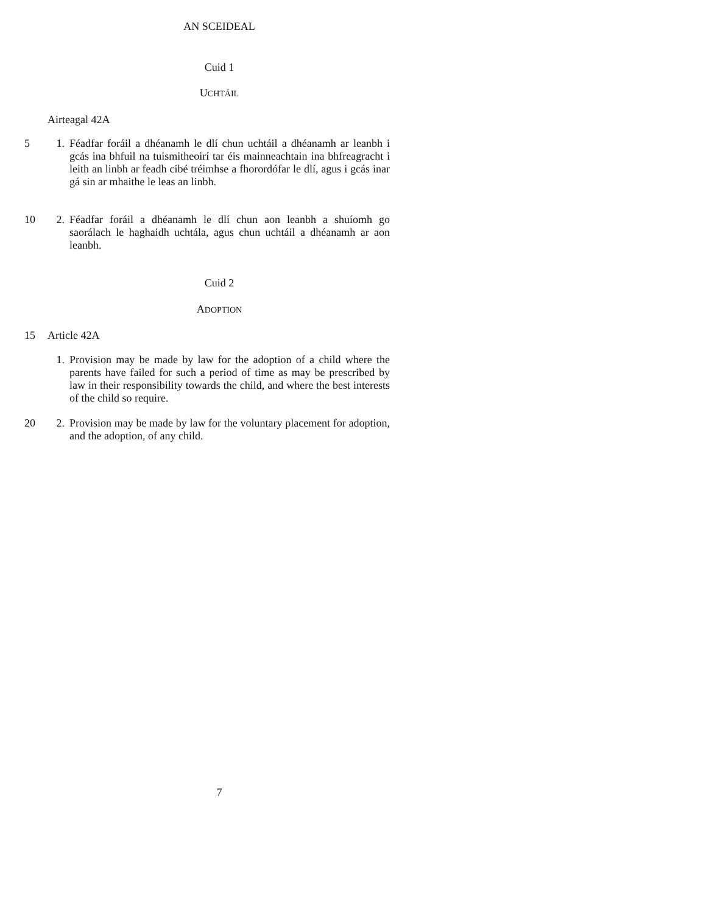AN SCEIDEAL
Cuid 1
UCHTÁIL
Airteagal 42A
5
1. Féadfar foráil a dhéanamh le dlí chun uchtáil a dhéanamh ar leanbh i gcás ina bhfuil na tuismitheoirí tar éis mainneachtain ina bhfreagracht i leith an linbh ar feadh cibé tréimhse a fhorordófar le dlí, agus i gcás inar gá sin ar mhaithe le leas an linbh.
10
2. Féadfar foráil a dhéanamh le dlí chun aon leanbh a shuíomh go saorálach le haghaidh uchtála, agus chun uchtáil a dhéanamh ar aon leanbh.
Cuid 2
ADOPTION
15 Article 42A
1. Provision may be made by law for the adoption of a child where the parents have failed for such a period of time as may be prescribed by law in their responsibility towards the child, and where the best interests of the child so require.
20
2. Provision may be made by law for the voluntary placement for adoption, and the adoption, of any child.
7